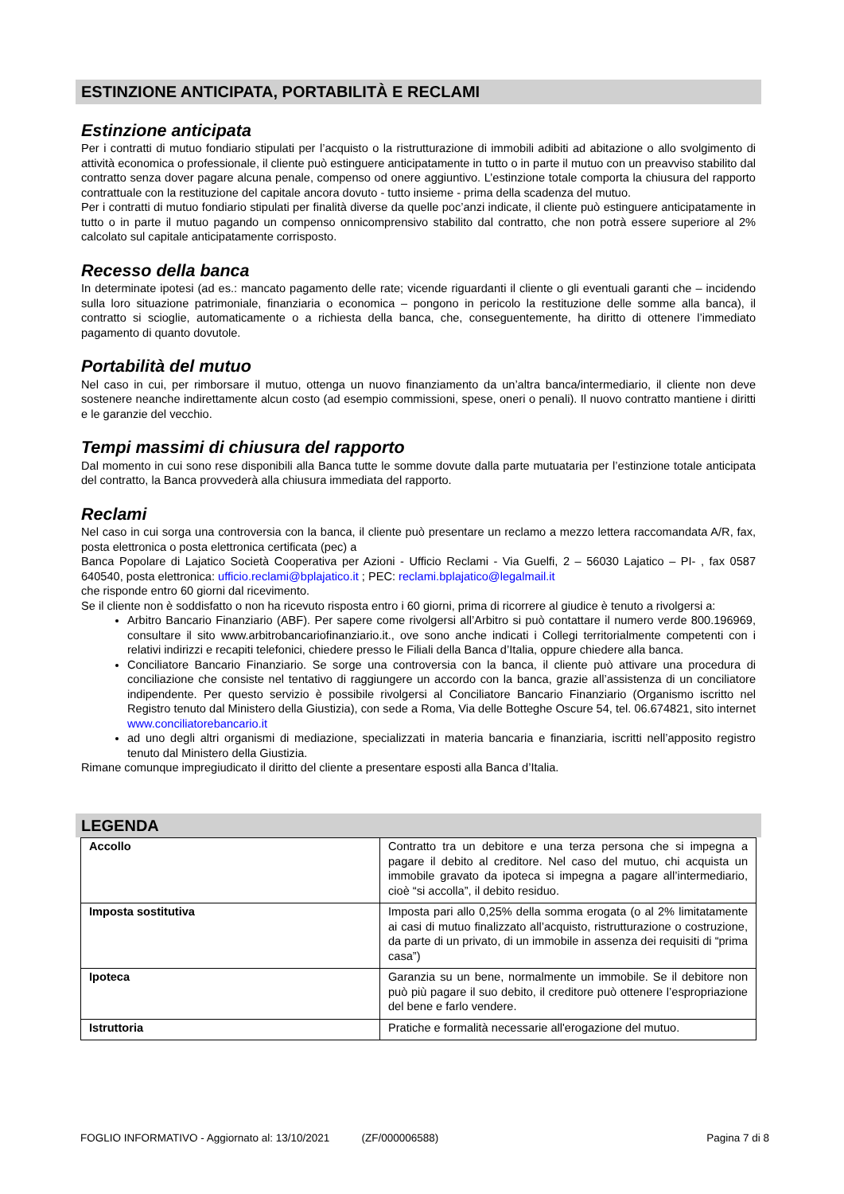ESTINZIONE ANTICIPATA, PORTABILITÀ E RECLAMI
Estinzione anticipata
Per i contratti di mutuo fondiario stipulati per l’acquisto o la ristrutturazione di immobili adibiti ad abitazione o allo svolgimento di attività economica o professionale, il cliente può estinguere anticipatamente in tutto o in parte il mutuo con un preavviso stabilito dal contratto senza dover pagare alcuna penale, compenso od onere aggiuntivo. L’estinzione totale comporta la chiusura del rapporto contrattuale con la restituzione del capitale ancora dovuto - tutto insieme - prima della scadenza del mutuo.
Per i contratti di mutuo fondiario stipulati per finalità diverse da quelle poc’anzi indicate, il cliente può estinguere anticipatamente in tutto o in parte il mutuo pagando un compenso onnicomprensivo stabilito dal contratto, che non potrà essere superiore al 2% calcolato sul capitale anticipatamente corrisposto.
Recesso della banca
In determinate ipotesi (ad es.: mancato pagamento delle rate; vicende riguardanti il cliente o gli eventuali garanti che – incidendo sulla loro situazione patrimoniale, finanziaria o economica – pongono in pericolo la restituzione delle somme alla banca), il contratto si scioglie, automaticamente o a richiesta della banca, che, conseguentemente, ha diritto di ottenere l’immediato pagamento di quanto dovutole.
Portabilità del mutuo
Nel caso in cui, per rimborsare il mutuo, ottenga un nuovo finanziamento da un’altra banca/intermediario, il cliente non deve sostenere neanche indirettamente alcun costo (ad esempio commissioni, spese, oneri o penali). Il nuovo contratto mantiene i diritti e le garanzie del vecchio.
Tempi massimi di chiusura del rapporto
Dal momento in cui sono rese disponibili alla Banca tutte le somme dovute dalla parte mutuataria per l’estinzione totale anticipata del contratto, la Banca provvederà alla chiusura immediata del rapporto.
Reclami
Nel caso in cui sorga una controversia con la banca, il cliente può presentare un reclamo a mezzo lettera raccomandata A/R, fax, posta elettronica o posta elettronica certificata (pec) a
Banca Popolare di Lajatico Società Cooperativa per Azioni - Ufficio Reclami - Via Guelfi, 2 – 56030 Lajatico – PI- , fax 0587 640540, posta elettronica: ufficio.reclami@bplajatico.it ; PEC: reclami.bplajatico@legalmail.it
che risponde entro 60 giorni dal ricevimento.
Se il cliente non è soddisfatto o non ha ricevuto risposta entro i 60 giorni, prima di ricorrere al giudice è tenuto a rivolgersi a:
Arbitro Bancario Finanziario (ABF). Per sapere come rivolgersi all’Arbitro si può contattare il numero verde 800.196969, consultare il sito www.arbitrobancariofinanziario.it., ove sono anche indicati i Collegi territorialmente competenti con i relativi indirizzi e recapiti telefonici, chiedere presso le Filiali della Banca d’Italia, oppure chiedere alla banca.
Conciliatore Bancario Finanziario. Se sorge una controversia con la banca, il cliente può attivare una procedura di conciliazione che consiste nel tentativo di raggiungere un accordo con la banca, grazie all’assistenza di un conciliatore indipendente. Per questo servizio è possibile rivolgersi al Conciliatore Bancario Finanziario (Organismo iscritto nel Registro tenuto dal Ministero della Giustizia), con sede a Roma, Via delle Botteghe Oscure 54, tel. 06.674821, sito internet www.conciliatorebancario.it
ad uno degli altri organismi di mediazione, specializzati in materia bancaria e finanziaria, iscritti nell’apposito registro tenuto dal Ministero della Giustizia.
Rimane comunque impregiudicato il diritto del cliente a presentare esposti alla Banca d’Italia.
LEGENDA
| Accollo | Contratto tra un debitore e una terza persona che si impegna a pagare il debito al creditore. Nel caso del mutuo, chi acquista un immobile gravato da ipoteca si impegna a pagare all’intermediario, cioè “si accolla”, il debito residuo. |
| Imposta sostitutiva | Imposta pari allo 0,25% della somma erogata (o al 2% limitatamente ai casi di mutuo finalizzato all’acquisto, ristrutturazione o costruzione, da parte di un privato, di un immobile in assenza dei requisiti di “prima casa”) |
| Ipoteca | Garanzia su un bene, normalmente un immobile. Se il debitore non può più pagare il suo debito, il creditore può ottenere l’espropriazione del bene e farlo vendere. |
| Istruttoria | Pratiche e formalità necessarie all'erogazione del mutuo. |
FOGLIO INFORMATIVO - Aggiornato al: 13/10/2021 (ZF/000006588) Pagina 7 di 8